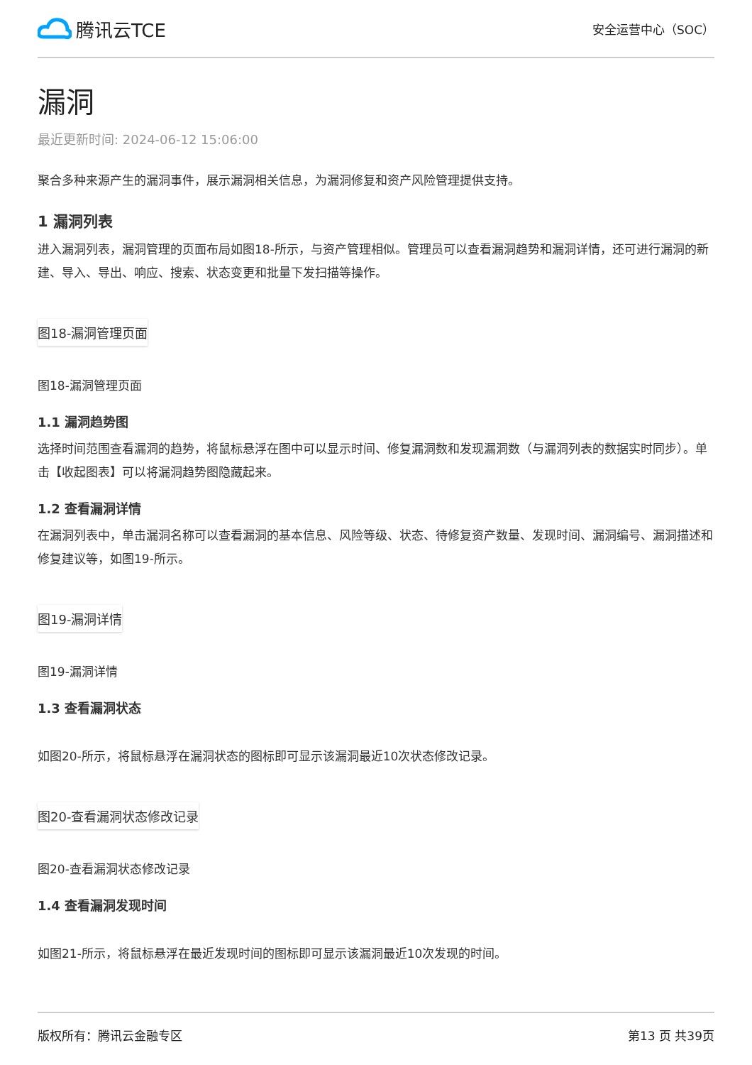腾讯云TCE
安全运营中心（SOC）
漏洞
最近更新时间: 2024-06-12 15:06:00
聚合多种来源产生的漏洞事件，展示漏洞相关信息，为漏洞修复和资产风险管理提供支持。
1 漏洞列表
进入漏洞列表，漏洞管理的页面布局如图18-所示，与资产管理相似。管理员可以查看漏洞趋势和漏洞详情，还可进行漏洞的新建、导入、导出、响应、搜索、状态变更和批量下发扫描等操作。
图18-漏洞管理页面
图18-漏洞管理页面
1.1 漏洞趋势图
选择时间范围查看漏洞的趋势，将鼠标悬浮在图中可以显示时间、修复漏洞数和发现漏洞数（与漏洞列表的数据实时同步）。单击【收起图表】可以将漏洞趋势图隐藏起来。
1.2 查看漏洞详情
在漏洞列表中，单击漏洞名称可以查看漏洞的基本信息、风险等级、状态、待修复资产数量、发现时间、漏洞编号、漏洞描述和修复建议等，如图19-所示。
图19-漏洞详情
图19-漏洞详情
1.3 查看漏洞状态
如图20-所示，将鼠标悬浮在漏洞状态的图标即可显示该漏洞最近10次状态修改记录。
图20-查看漏洞状态修改记录
图20-查看漏洞状态修改记录
1.4 查看漏洞发现时间
如图21-所示，将鼠标悬浮在最近发现时间的图标即可显示该漏洞最近10次发现的时间。
版权所有：腾讯云金融专区 第13 页 共39页